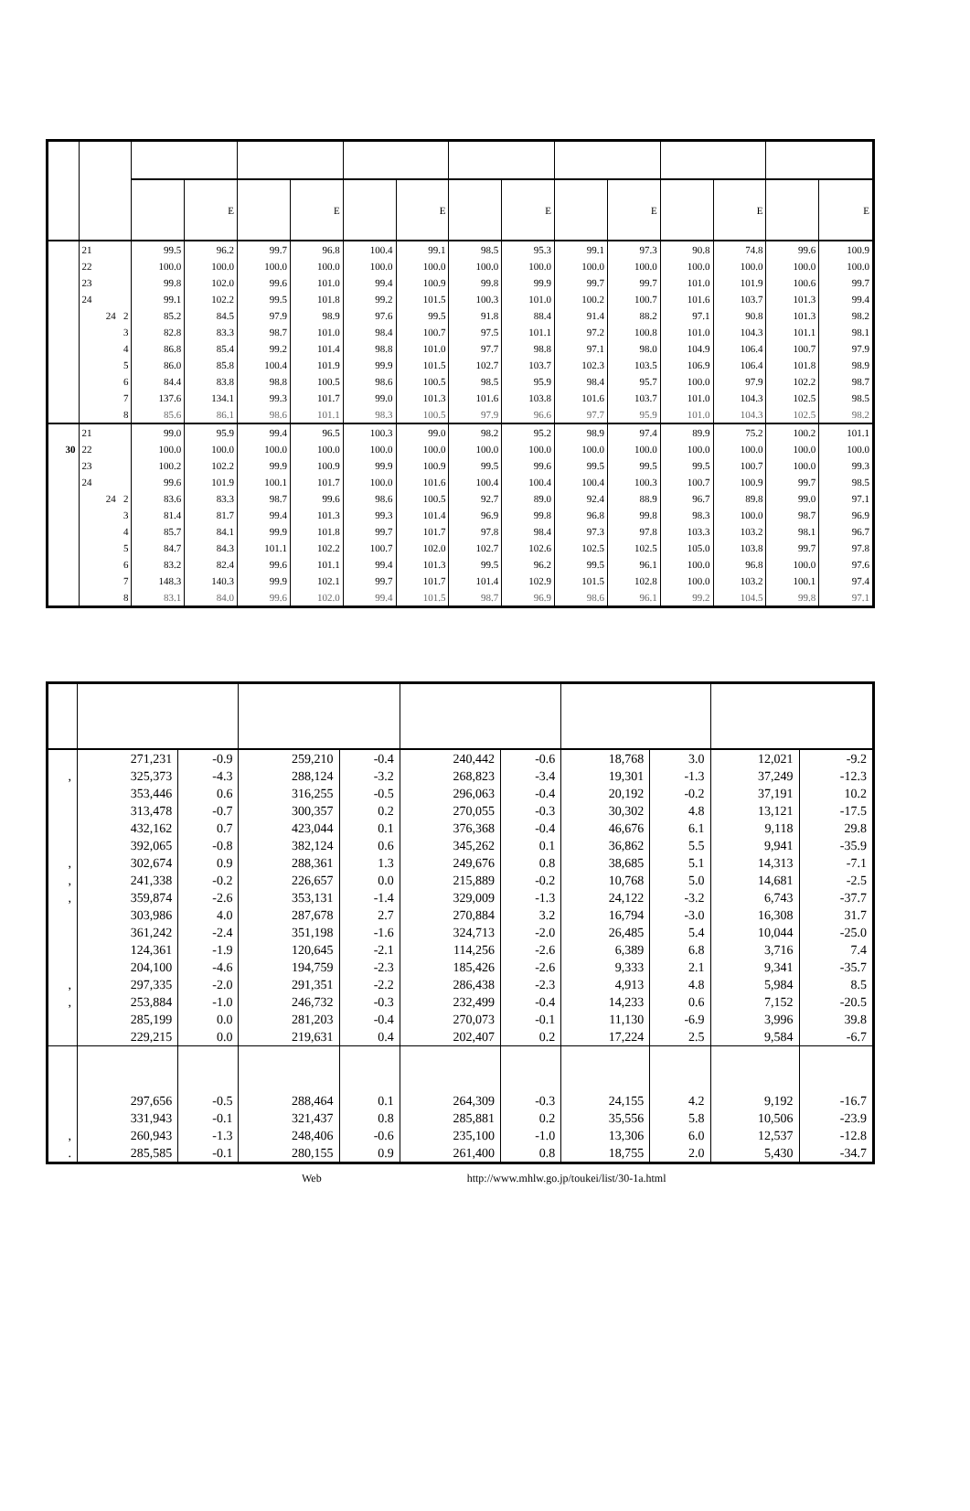| | | | E | | E | | E | | E | | E | | E | | E |
| --- | --- | --- | --- | --- | --- | --- | --- | --- | --- | --- | --- | --- | --- | --- | --- |
| | 21 | 99.5 | 96.2 | 99.7 | 96.8 | 100.4 | 99.1 | 98.5 | 95.3 | 99.1 | 97.3 | 90.8 | 74.8 | 99.6 | 100.9 |
| | 22 | 100.0 | 100.0 | 100.0 | 100.0 | 100.0 | 100.0 | 100.0 | 100.0 | 100.0 | 100.0 | 100.0 | 100.0 | 100.0 | 100.0 |
| | 23 | 99.8 | 102.0 | 99.6 | 101.0 | 99.4 | 100.9 | 99.8 | 99.9 | 99.7 | 99.7 | 101.0 | 101.9 | 100.6 | 99.7 |
| | 24 | 99.1 | 102.2 | 99.5 | 101.8 | 99.2 | 101.5 | 100.3 | 101.0 | 100.2 | 100.7 | 101.6 | 103.7 | 101.3 | 99.4 |
| | 24 2 | 85.2 | 84.5 | 97.9 | 98.9 | 97.6 | 99.5 | 91.8 | 88.4 | 91.4 | 88.2 | 97.1 | 90.8 | 101.3 | 98.2 |
| | 3 | 82.8 | 83.3 | 98.7 | 101.0 | 98.4 | 100.7 | 97.5 | 101.1 | 97.2 | 100.8 | 101.0 | 104.3 | 101.1 | 98.1 |
| | 4 | 86.8 | 85.4 | 99.2 | 101.4 | 98.8 | 101.0 | 97.7 | 98.8 | 97.1 | 98.0 | 104.9 | 106.4 | 100.7 | 97.9 |
| | 5 | 86.0 | 85.8 | 100.4 | 101.9 | 99.9 | 101.5 | 102.7 | 103.7 | 102.3 | 103.5 | 106.9 | 106.4 | 101.8 | 98.9 |
| | 6 | 84.4 | 83.8 | 98.8 | 100.5 | 98.6 | 100.5 | 98.5 | 95.9 | 98.4 | 95.7 | 100.0 | 97.9 | 102.2 | 98.7 |
| | 7 | 137.6 | 134.1 | 99.3 | 101.7 | 99.0 | 101.3 | 101.6 | 103.8 | 101.6 | 103.7 | 101.0 | 104.3 | 102.5 | 98.5 |
| | 8 | 85.6 | 86.1 | 98.6 | 101.1 | 98.3 | 100.5 | 97.9 | 96.6 | 97.7 | 95.9 | 101.0 | 104.3 | 102.5 | 98.2 |
| | 21 | 99.0 | 95.9 | 99.4 | 96.5 | 100.3 | 99.0 | 98.2 | 95.2 | 98.9 | 97.4 | 89.9 | 75.2 | 100.2 | 101.1 |
| 30 | 22 | 100.0 | 100.0 | 100.0 | 100.0 | 100.0 | 100.0 | 100.0 | 100.0 | 100.0 | 100.0 | 100.0 | 100.0 | 100.0 | 100.0 |
| | 23 | 100.2 | 102.2 | 99.9 | 100.9 | 99.9 | 100.9 | 99.5 | 99.6 | 99.5 | 99.5 | 99.5 | 100.7 | 100.0 | 99.3 |
| | 24 | 99.6 | 101.9 | 100.1 | 101.7 | 100.0 | 101.6 | 100.4 | 100.4 | 100.4 | 100.3 | 100.7 | 100.9 | 99.7 | 98.5 |
| | 24 2 | 83.6 | 83.3 | 98.7 | 99.6 | 98.6 | 100.5 | 92.7 | 89.0 | 92.4 | 88.9 | 96.7 | 89.8 | 99.0 | 97.1 |
| | 3 | 81.4 | 81.7 | 99.4 | 101.3 | 99.3 | 101.4 | 96.9 | 99.8 | 96.8 | 99.8 | 98.3 | 100.0 | 98.7 | 96.9 |
| | 4 | 85.7 | 84.1 | 99.9 | 101.8 | 99.7 | 101.7 | 97.8 | 98.4 | 97.3 | 97.8 | 103.3 | 103.2 | 98.1 | 96.7 |
| | 5 | 84.7 | 84.3 | 101.1 | 102.2 | 100.7 | 102.0 | 102.7 | 102.6 | 102.5 | 102.5 | 105.0 | 103.8 | 99.7 | 97.8 |
| | 6 | 83.2 | 82.4 | 99.6 | 101.1 | 99.4 | 101.3 | 99.5 | 96.2 | 99.5 | 96.1 | 100.0 | 96.8 | 100.0 | 97.6 |
| | 7 | 148.3 | 140.3 | 99.9 | 102.1 | 99.7 | 101.7 | 101.4 | 102.9 | 101.5 | 102.8 | 100.0 | 103.2 | 100.1 | 97.4 |
| | 8 | 83.1 | 84.0 | 99.6 | 102.0 | 99.4 | 101.5 | 98.7 | 96.9 | 98.6 | 96.1 | 99.2 | 104.5 | 99.8 | 97.1 |
| | 271,231 | -0.9 | 259,210 | -0.4 | 240,442 | -0.6 | 18,768 | 3.0 | 12,021 | -9.2 |
| , | 325,373 | -4.3 | 288,124 | -3.2 | 268,823 | -3.4 | 19,301 | -1.3 | 37,249 | -12.3 |
| | 353,446 | 0.6 | 316,255 | -0.5 | 296,063 | -0.4 | 20,192 | -0.2 | 37,191 | 10.2 |
| | 313,478 | -0.7 | 300,357 | 0.2 | 270,055 | -0.3 | 30,302 | 4.8 | 13,121 | -17.5 |
| | 432,162 | 0.7 | 423,044 | 0.1 | 376,368 | -0.4 | 46,676 | 6.1 | 9,118 | 29.8 |
| | 392,065 | -0.8 | 382,124 | 0.6 | 345,262 | 0.1 | 36,862 | 5.5 | 9,941 | -35.9 |
| , | 302,674 | 0.9 | 288,361 | 1.3 | 249,676 | 0.8 | 38,685 | 5.1 | 14,313 | -7.1 |
| , | 241,338 | -0.2 | 226,657 | 0.0 | 215,889 | -0.2 | 10,768 | 5.0 | 14,681 | -2.5 |
| , | 359,874 | -2.6 | 353,131 | -1.4 | 329,009 | -1.3 | 24,122 | -3.2 | 6,743 | -37.7 |
| | 303,986 | 4.0 | 287,678 | 2.7 | 270,884 | 3.2 | 16,794 | -3.0 | 16,308 | 31.7 |
| | 361,242 | -2.4 | 351,198 | -1.6 | 324,713 | -2.0 | 26,485 | 5.4 | 10,044 | -25.0 |
| | 124,361 | -1.9 | 120,645 | -2.1 | 114,256 | -2.6 | 6,389 | 6.8 | 3,716 | 7.4 |
| | 204,100 | -4.6 | 194,759 | -2.3 | 185,426 | -2.6 | 9,333 | 2.1 | 9,341 | -35.7 |
| , | 297,335 | -2.0 | 291,351 | -2.2 | 286,438 | -2.3 | 4,913 | 4.8 | 5,984 | 8.5 |
| , | 253,884 | -1.0 | 246,732 | -0.3 | 232,499 | -0.4 | 14,233 | 0.6 | 7,152 | -20.5 |
| | 285,199 | 0.0 | 281,203 | -0.4 | 270,073 | -0.1 | 11,130 | -6.9 | 3,996 | 39.8 |
| | 229,215 | 0.0 | 219,631 | 0.4 | 202,407 | 0.2 | 17,224 | 2.5 | 9,584 | -6.7 |
| | 297,656 | -0.5 | 288,464 | 0.1 | 264,309 | -0.3 | 24,155 | 4.2 | 9,192 | -16.7 |
| | 331,943 | -0.1 | 321,437 | 0.8 | 285,881 | 0.2 | 35,556 | 5.8 | 10,506 | -23.9 |
| , | 260,943 | -1.3 | 248,406 | -0.6 | 235,100 | -1.0 | 13,306 | 6.0 | 12,537 | -12.8 |
| . | 285,585 | -0.1 | 280,155 | 0.9 | 261,400 | 0.8 | 18,755 | 2.0 | 5,430 | -34.7 |
Web http://www.mhlw.go.jp/toukei/list/30-1a.html